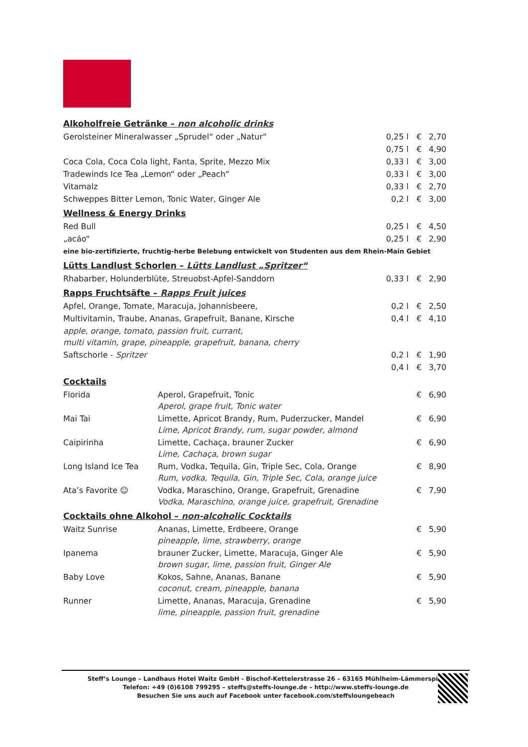Alkoholfreie Getränke – non alcoholic drinks
| Gerolsteiner Mineralwasser „Sprudel“ oder „Natur“ | 0,25 l | € | 2,70 |
| | 0,75 l | € | 4,90 |
| Coca Cola, Coca Cola light, Fanta, Sprite, Mezzo Mix | 0,33 l | € | 3,00 |
| Tradewinds Ice Tea „Lemon“ oder „Peach“ | 0,33 l | € | 3,00 |
| Vitamalz | 0,33 l | € | 2,70 |
| Schweppes Bitter Lemon, Tonic Water, Ginger Ale | 0,2 l | € | 3,00 |
Wellness & Energy Drinks
| Red Bull | 0,25 l | € | 4,50 |
| „acáo“ | 0,25 l | € | 2,90 |
| eine bio-zertifizierte, fruchtig-herbe Belebung entwickelt von Studenten aus dem Rhein-Main Gebiet | | | |
Lütts Landlust Schorlen – Lütts Landlust „Spritzer“
| Rhabarber, Holunderblüte, Streuobst-Apfel-Sanddorn | 0,33 l | € | 2,90 |
Rapps Fruchtsäfte – Rapps Fruit juices
| Apfel, Orange, Tomate, Maracuja, Johannisbeere, | 0,2 l | € | 2,50 |
| Multivitamin, Traube, Ananas, Grapefruit, Banane, Kirsche | 0,4 l | € | 4,10 |
| apple, orange, tomato, passion fruit, currant, multi vitamin, grape, pineapple, grapefruit, banana, cherry | | | |
| Saftschorle - Spritzer | 0,2 l | € | 1,90 |
| | 0,4 l | € | 3,70 |
Cocktails
| Florida | Aperol, Grapefruit, Tonic Aperol, grape fruit, Tonic water | € | 6,90 |
| Mai Tai | Limette, Apricot Brandy, Rum, Puderzucker, Mandel Lime, Apricot Brandy, rum, sugar powder, almond | € | 6,90 |
| Caipirinha | Limette, Cachaça, brauner Zucker Lime, Cachaça, brown sugar | € | 6,90 |
| Long Island Ice Tea | Rum, Vodka, Tequila, Gin, Triple Sec, Cola, Orange Rum, vodka, Tequila, Gin, Triple Sec, Cola, orange juice | € | 8,90 |
| Ata’s Favorite ☺ | Vodka, Maraschino, Orange, Grapefruit, Grenadine Vodka, Maraschino, orange juice, grapefruit, Grenadine | € | 7,90 |
Cocktails ohne Alkohol – non-alcoholic Cocktails
| Waitz Sunrise | Ananas, Limette, Erdbeere, Orange pineapple, lime, strawberry, orange | € | 5,90 |
| Ipanema | brauner Zucker, Limette, Maracuja, Ginger Ale brown sugar, lime, passion fruit, Ginger Ale | € | 5,90 |
| Baby Love | Kokos, Sahne, Ananas, Banane coconut, cream, pineapple, banana | € | 5,90 |
| Runner | Limette, Ananas, Maracuja, Grenadine lime, pineapple, passion fruit, grenadine | € | 5,90 |
Steff’s Lounge – Landhaus Hotel Waitz GmbH - Bischof-Kettelerstrasse 26 – 63165 Mühlheim-Lämmerspiel
Telefon: +49 (0)6108 799295 – steffs@steffs-lounge.de – http://www.steffs-lounge.de
Besuchen Sie uns auch auf Facebook unter facebook.com/steffsloungebeach